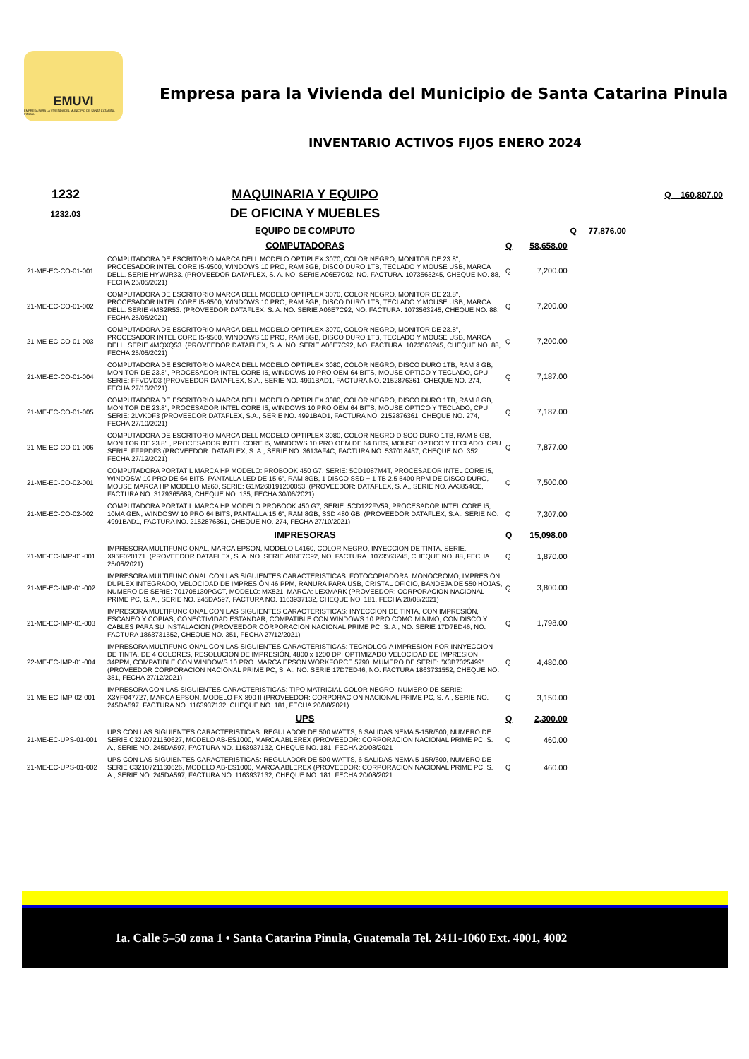EMUVI
EMPRESA PARA LA VIVIENDA DEL MUNICIPIO DE SANTA CATARINA PINULA
Empresa para la Vivienda del Municipio de Santa Catarina Pinula
INVENTARIO ACTIVOS FIJOS ENERO 2024
| 1232 | MAQUINARIA Y EQUIPO | | | | Q 160,807.00 |
| 1232.03 | DE OFICINA Y MUEBLES | | | | |
| | EQUIPO DE COMPUTO | | | Q 77,876.00 | |
| | COMPUTADORAS | Q | 58,658.00 | | |
| 21-ME-EC-CO-01-001 | COMPUTADORA DE ESCRITORIO MARCA DELL MODELO OPTIPLEX 3070, COLOR NEGRO, MONITOR DE 23.8", PROCESADOR INTEL CORE I5-9500, WINDOWS 10 PRO, RAM 8GB, DISCO DURO 1TB, TECLADO Y MOUSE USB, MARCA DELL. SERIE HYWJR33. (PROVEEDOR DATAFLEX, S. A. NO. SERIE A06E7C92, NO. FACTURA. 1073563245, CHEQUE NO. 88, FECHA 25/05/2021) | Q | 7,200.00 | | |
| 21-ME-EC-CO-01-002 | COMPUTADORA DE ESCRITORIO MARCA DELL MODELO OPTIPLEX 3070, COLOR NEGRO, MONITOR DE 23.8", PROCESADOR INTEL CORE I5-9500, WINDOWS 10 PRO, RAM 8GB, DISCO DURO 1TB, TECLADO Y MOUSE USB, MARCA DELL. SERIE 4MS2R53. (PROVEEDOR DATAFLEX, S. A. NO. SERIE A06E7C92, NO. FACTURA. 1073563245, CHEQUE NO. 88, FECHA 25/05/2021) | Q | 7,200.00 | | |
| 21-ME-EC-CO-01-003 | COMPUTADORA DE ESCRITORIO MARCA DELL MODELO OPTIPLEX 3070, COLOR NEGRO, MONITOR DE 23.8", PROCESADOR INTEL CORE I5-9500, WINDOWS 10 PRO, RAM 8GB, DISCO DURO 1TB, TECLADO Y MOUSE USB, MARCA DELL. SERIE 4MQXQ53. (PROVEEDOR DATAFLEX, S. A. NO. SERIE A06E7C92, NO. FACTURA. 1073563245, CHEQUE NO. 88, FECHA 25/05/2021) | Q | 7,200.00 | | |
| 21-ME-EC-CO-01-004 | COMPUTADORA DE ESCRITORIO MARCA DELL MODELO OPTIPLEX 3080, COLOR NEGRO, DISCO DURO 1TB, RAM 8 GB, MONITOR DE 23.8", PROCESADOR INTEL CORE I5, WINDOWS 10 PRO OEM 64 BITS, MOUSE OPTICO Y TECLADO, CPU SERIE: FFVDVD3 (PROVEEDOR DATAFLEX, S.A., SERIE NO. 4991BAD1, FACTURA NO. 2152876361, CHEQUE NO. 274, FECHA 27/10/2021) | Q | 7,187.00 | | |
| 21-ME-EC-CO-01-005 | COMPUTADORA DE ESCRITORIO MARCA DELL MODELO OPTIPLEX 3080, COLOR NEGRO, DISCO DURO 1TB, RAM 8 GB, MONITOR DE 23.8", PROCESADOR INTEL CORE I5, WINDOWS 10 PRO OEM 64 BITS, MOUSE OPTICO Y TECLADO, CPU SERIE: 2LVKDF3 (PROVEEDOR DATAFLEX, S.A., SERIE NO. 4991BAD1, FACTURA NO. 2152876361, CHEQUE NO. 274, FECHA 27/10/2021) | Q | 7,187.00 | | |
| 21-ME-EC-CO-01-006 | COMPUTADORA DE ESCRITORIO MARCA DELL MODELO OPTIPLEX 3080, COLOR NEGRO DISCO DURO 1TB, RAM 8 GB, MONITOR DE 23.8" , PROCESADOR INTEL CORE I5, WINDOWS 10 PRO OEM DE 64 BITS, MOUSE OPTICO Y TECLADO, CPU SERIE: FFPPDF3 (PROVEEDOR: DATAFLEX, S. A., SERIE NO. 3613AF4C, FACTURA NO. 537018437, CHEQUE NO. 352, FECHA 27/12/2021) | Q | 7,877.00 | | |
| 21-ME-EC-CO-02-001 | COMPUTADORA PORTATIL MARCA HP MODELO: PROBOOK 450 G7, SERIE: 5CD1087M4T, PROCESADOR INTEL CORE I5, WINDOSW 10 PRO DE 64 BITS, PANTALLA LED DE 15.6", RAM 8GB, 1 DISCO SSD + 1 TB 2.5 5400 RPM DE DISCO DURO, MOUSE MARCA HP MODELO M260, SERIE: G1M260191200053. (PROVEEDOR: DATAFLEX, S. A., SERIE NO. AA3854CE, FACTURA NO. 3179365689, CHEQUE NO. 135, FECHA 30/06/2021) | Q | 7,500.00 | | |
| 21-ME-EC-CO-02-002 | COMPUTADORA PORTATIL MARCA HP MODELO PROBOOK 450 G7, SERIE: 5CD122FV59, PROCESADOR INTEL CORE I5, 10MA GEN, WINDOSW 10 PRO 64 BITS, PANTALLA 15.6", RAM 8GB, SSD 480 GB, (PROVEEDOR DATAFLEX, S.A., SERIE NO. 4991BAD1, FACTURA NO. 2152876361, CHEQUE NO. 274, FECHA 27/10/2021) | Q | 7,307.00 | | |
| | IMPRESORAS | Q | 15,098.00 | | |
| 21-ME-EC-IMP-01-001 | IMPRESORA MULTIFUNCIONAL, MARCA EPSON, MODELO L4160, COLOR NEGRO, INYECCION DE TINTA, SERIE. X95F020171. (PROVEEDOR DATAFLEX, S. A. NO. SERIE A06E7C92, NO. FACTURA. 1073563245, CHEQUE NO. 88, FECHA 25/05/2021) | Q | 1,870.00 | | |
| 21-ME-EC-IMP-01-002 | IMPRESORA MULTIFUNCIONAL CON LAS SIGUIENTES CARACTERISTICAS: FOTOCOPIADORA, MONOCROMO, IMPRESIÓN DUPLEX INTEGRADO, VELOCIDAD DE IMPRESIÓN 46 PPM, RANURA PARA USB, CRISTAL OFICIO, BANDEJA DE 550 HOJAS, NUMERO DE SERIE: 701705130PGCT, MODELO: MX521, MARCA: LEXMARK (PROVEEDOR: CORPORACION NACIONAL PRIME PC, S. A., SERIE NO. 245DA597, FACTURA NO. 1163937132, CHEQUE NO. 181, FECHA 20/08/2021) | Q | 3,800.00 | | |
| 21-ME-EC-IMP-01-003 | IMPRESORA MULTIFUNCIONAL CON LAS SIGUIENTES CARACTERISTICAS: INYECCION DE TINTA, CON IMPRESIÓN, ESCANEO Y COPIAS, CONECTIVIDAD ESTANDAR, COMPATIBLE CON WINDOWS 10 PRO COMO MINIMO, CON DISCO Y CABLES PARA SU INSTALACION (PROVEEDOR CORPORACION NACIONAL PRIME PC, S. A., NO. SERIE 17D7ED46, NO. FACTURA 1863731552, CHEQUE NO. 351, FECHA 27/12/2021) | Q | 1,798.00 | | |
| 22-ME-EC-IMP-01-004 | IMPRESORA MULTIFUNCIONAL CON LAS SIGUIENTES CARACTERISTICAS: TECNOLOGIA IMPRESION POR INNYECCION DE TINTA, DE 4 COLORES, RESOLUCION DE IMPRESIÓN, 4800 x 1200 DPI OPTIMIZADO VELOCIDAD DE IMPRESION 34PPM, COMPATIBLE CON WINDOWS 10 PRO. MARCA EPSON WORKFORCE 5790. MUMERO DE SERIE: "X3B7025499" (PROVEEDOR CORPORACION NACIONAL PRIME PC, S. A., NO. SERIE 17D7ED46, NO. FACTURA 1863731552, CHEQUE NO. 351, FECHA 27/12/2021) | Q | 4,480.00 | | |
| 21-ME-EC-IMP-02-001 | IMPRESORA CON LAS SIGUIENTES CARACTERISTICAS: TIPO MATRICIAL COLOR NEGRO, NUMERO DE SERIE: X3YF047727, MARCA EPSON, MODELO FX-890 II (PROVEEDOR: CORPORACION NACIONAL PRIME PC, S. A., SERIE NO. 245DA597, FACTURA NO. 1163937132, CHEQUE NO. 181, FECHA 20/08/2021) | Q | 3,150.00 | | |
| | UPS | Q | 2,300.00 | | |
| 21-ME-EC-UPS-01-001 | UPS CON LAS SIGUIENTES CARACTERISTICAS: REGULADOR DE 500 WATTS, 6 SALIDAS NEMA 5-15R/600, NUMERO DE SERIE C3210721160627, MODELO AB-ES1000, MARCA ABLEREX (PROVEEDOR: CORPORACION NACIONAL PRIME PC, S. A., SERIE NO. 245DA597, FACTURA NO. 1163937132, CHEQUE NO. 181, FECHA 20/08/2021 | Q | 460.00 | | |
| 21-ME-EC-UPS-01-002 | UPS CON LAS SIGUIENTES CARACTERISTICAS: REGULADOR DE 500 WATTS, 6 SALIDAS NEMA 5-15R/600, NUMERO DE SERIE C3210721160626, MODELO AB-ES1000, MARCA ABLEREX (PROVEEDOR: CORPORACION NACIONAL PRIME PC, S. A., SERIE NO. 245DA597, FACTURA NO. 1163937132, CHEQUE NO. 181, FECHA 20/08/2021 | Q | 460.00 | | |
1a. Calle 5–50 zona 1 • Santa Catarina Pinula, Guatemala Tel. 2411-1060 Ext. 4001, 4002